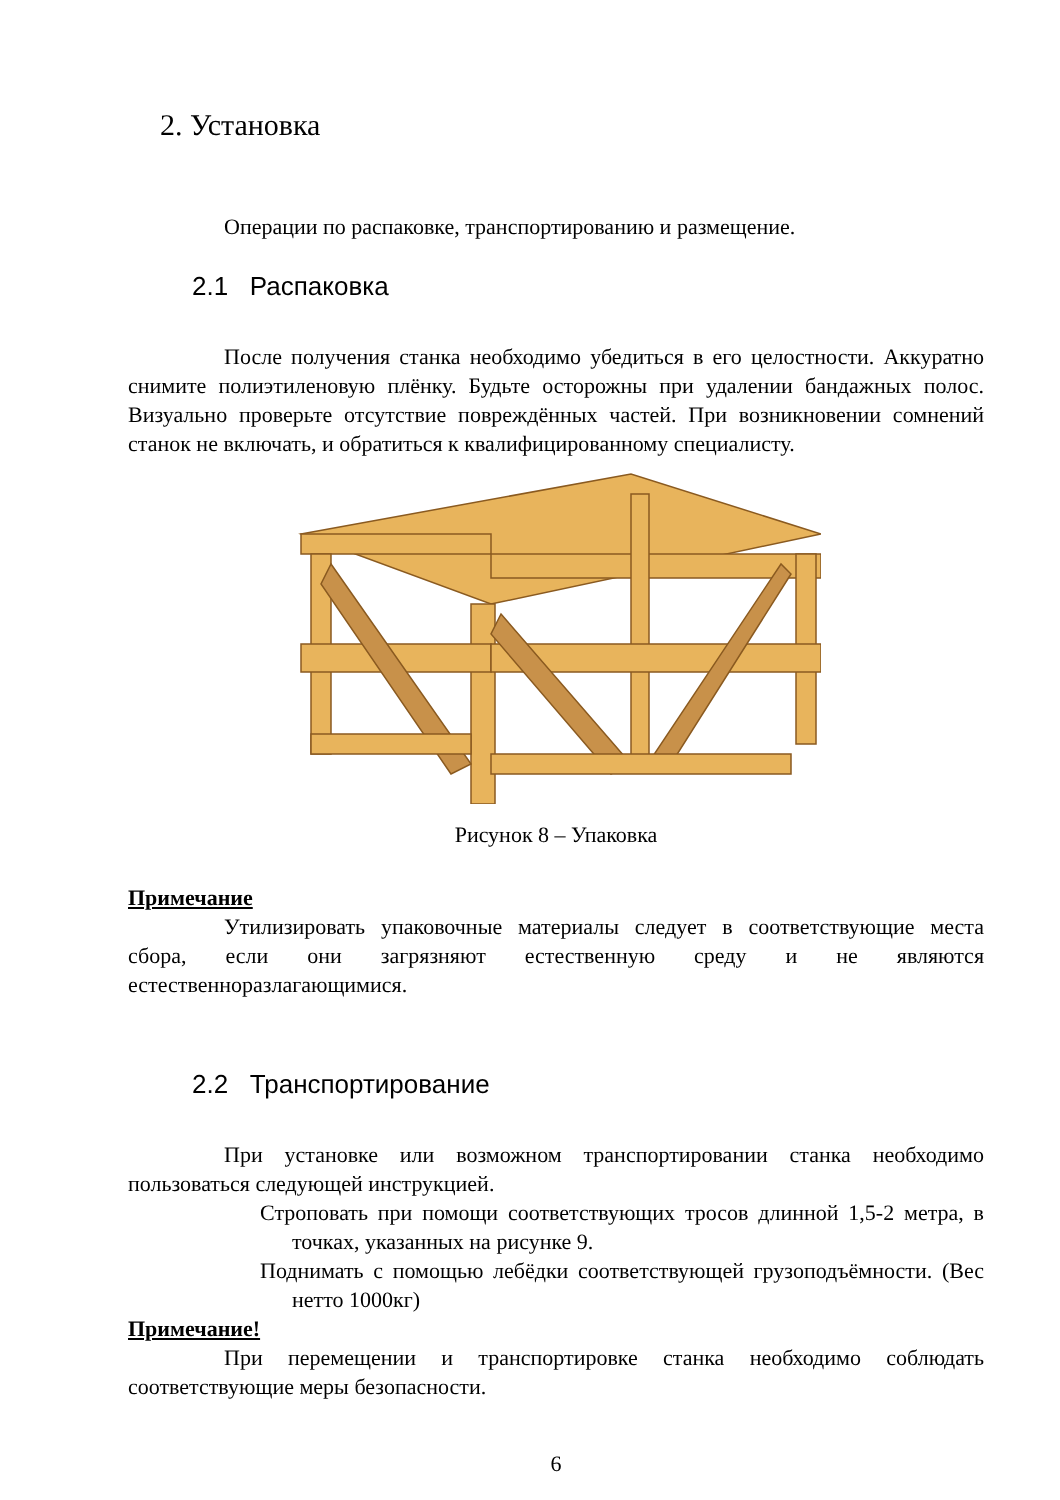2. Установка
Операции по распаковке, транспортированию и размещение.
2.1 Распаковка
После получения станка необходимо убедиться в его целостности. Аккуратно снимите полиэтиленовую плёнку. Будьте осторожны при удалении бандажных полос. Визуально проверьте отсутствие повреждённых частей. При возникновении сомнений станок не включать, и обратиться к квалифицированному специалисту.
Рисунок 8 – Упаковка
Примечание
Утилизировать упаковочные материалы следует в соответствующие места сбора, если они загрязняют естественную среду и не являются естественноразлагающимися.
2.2 Транспортирование
При установке или возможном транспортировании станка необходимо пользоваться следующей инструкцией.
Строповать при помощи соответствующих тросов длинной 1,5-2 метра, в точках, указанных на рисунке 9.
Поднимать с помощью лебёдки соответствующей грузоподъёмности. (Вес нетто 1000кг)
Примечание!
При перемещении и транспортировке станка необходимо соблюдать соответствующие меры безопасности.
6